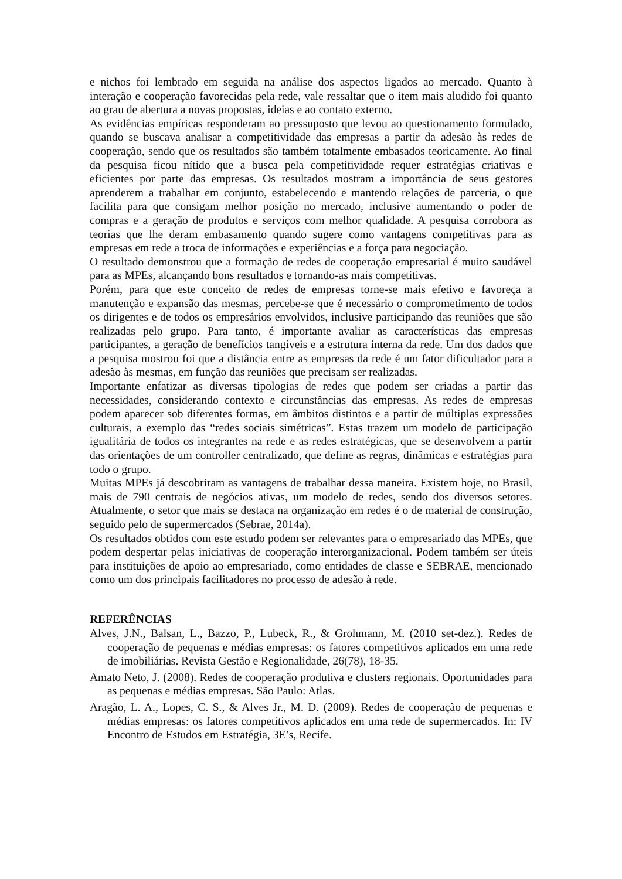e nichos foi lembrado em seguida na análise dos aspectos ligados ao mercado. Quanto à interação e cooperação favorecidas pela rede, vale ressaltar que o item mais aludido foi quanto ao grau de abertura a novas propostas, ideias e ao contato externo.
As evidências empíricas responderam ao pressuposto que levou ao questionamento formulado, quando se buscava analisar a competitividade das empresas a partir da adesão às redes de cooperação, sendo que os resultados são também totalmente embasados teoricamente. Ao final da pesquisa ficou nítido que a busca pela competitividade requer estratégias criativas e eficientes por parte das empresas. Os resultados mostram a importância de seus gestores aprenderem a trabalhar em conjunto, estabelecendo e mantendo relações de parceria, o que facilita para que consigam melhor posição no mercado, inclusive aumentando o poder de compras e a geração de produtos e serviços com melhor qualidade. A pesquisa corrobora as teorias que lhe deram embasamento quando sugere como vantagens competitivas para as empresas em rede a troca de informações e experiências e a força para negociação.
O resultado demonstrou que a formação de redes de cooperação empresarial é muito saudável para as MPEs, alcançando bons resultados e tornando-as mais competitivas.
Porém, para que este conceito de redes de empresas torne-se mais efetivo e favoreça a manutenção e expansão das mesmas, percebe-se que é necessário o comprometimento de todos os dirigentes e de todos os empresários envolvidos, inclusive participando das reuniões que são realizadas pelo grupo. Para tanto, é importante avaliar as características das empresas participantes, a geração de benefícios tangíveis e a estrutura interna da rede. Um dos dados que a pesquisa mostrou foi que a distância entre as empresas da rede é um fator dificultador para a adesão às mesmas, em função das reuniões que precisam ser realizadas.
Importante enfatizar as diversas tipologias de redes que podem ser criadas a partir das necessidades, considerando contexto e circunstâncias das empresas. As redes de empresas podem aparecer sob diferentes formas, em âmbitos distintos e a partir de múltiplas expressões culturais, a exemplo das “redes sociais simétricas”. Estas trazem um modelo de participação igualitária de todos os integrantes na rede e as redes estratégicas, que se desenvolvem a partir das orientações de um controller centralizado, que define as regras, dinâmicas e estratégias para todo o grupo.
Muitas MPEs já descobriram as vantagens de trabalhar dessa maneira. Existem hoje, no Brasil, mais de 790 centrais de negócios ativas, um modelo de redes, sendo dos diversos setores. Atualmente, o setor que mais se destaca na organização em redes é o de material de construção, seguido pelo de supermercados (Sebrae, 2014a).
Os resultados obtidos com este estudo podem ser relevantes para o empresariado das MPEs, que podem despertar pelas iniciativas de cooperação interorganizacional. Podem também ser úteis para instituições de apoio ao empresariado, como entidades de classe e SEBRAE, mencionado como um dos principais facilitadores no processo de adesão à rede.
REFERÊNCIAS
Alves, J.N., Balsan, L., Bazzo, P., Lubeck, R., & Grohmann, M. (2010 set-dez.). Redes de cooperação de pequenas e médias empresas: os fatores competitivos aplicados em uma rede de imobiliárias. Revista Gestão e Regionalidade, 26(78), 18-35.
Amato Neto, J. (2008). Redes de cooperação produtiva e clusters regionais. Oportunidades para as pequenas e médias empresas. São Paulo: Atlas.
Aragão, L. A., Lopes, C. S., & Alves Jr., M. D. (2009). Redes de cooperação de pequenas e médias empresas: os fatores competitivos aplicados em uma rede de supermercados. In: IV Encontro de Estudos em Estratégia, 3E’s, Recife.